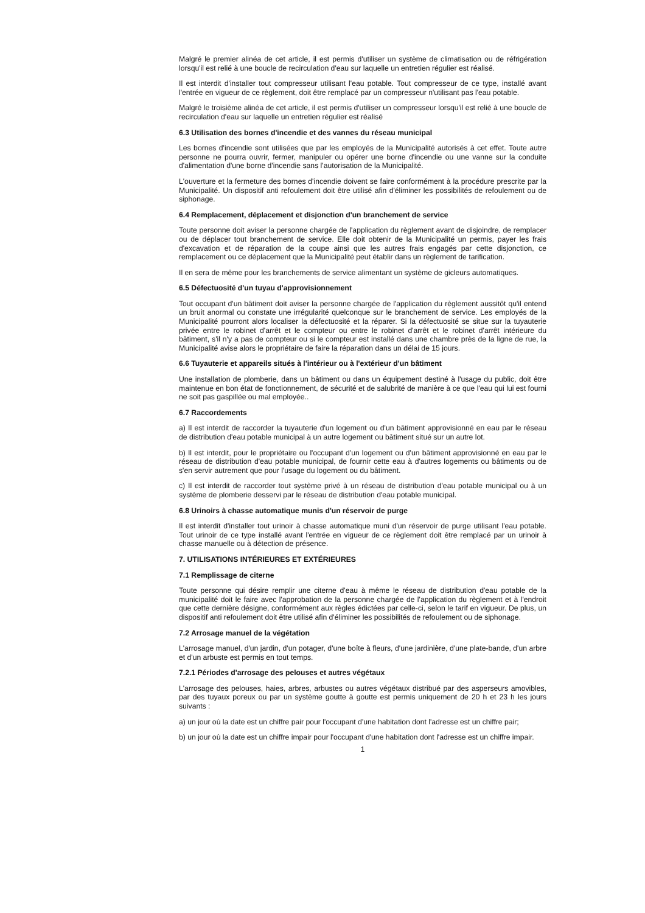Malgré le premier alinéa de cet article, il est permis d'utiliser un système de climatisation ou de réfrigération lorsqu'il est relié à une boucle de recirculation d'eau sur laquelle un entretien régulier est réalisé.
Il est interdit d'installer tout compresseur utilisant l'eau potable. Tout compresseur de ce type, installé avant l'entrée en vigueur de ce règlement, doit être remplacé par un compresseur n'utilisant pas l'eau potable.
Malgré le troisième alinéa de cet article, il est permis d'utiliser un compresseur lorsqu'il est relié à une boucle de recirculation d'eau sur laquelle un entretien régulier est réalisé
6.3 Utilisation des bornes d'incendie et des vannes du réseau municipal
Les bornes d'incendie sont utilisées que par les employés de la Municipalité autorisés à cet effet. Toute autre personne ne pourra ouvrir, fermer, manipuler ou opérer une borne d'incendie ou une vanne sur la conduite d'alimentation d'une borne d'incendie sans l'autorisation de la Municipalité.
L'ouverture et la fermeture des bornes d'incendie doivent se faire conformément à la procédure prescrite par la Municipalité. Un dispositif anti refoulement doit être utilisé afin d'éliminer les possibilités de refoulement ou de siphonage.
6.4 Remplacement, déplacement et disjonction d'un branchement de service
Toute personne doit aviser la personne chargée de l'application du règlement avant de disjoindre, de remplacer ou de déplacer tout branchement de service. Elle doit obtenir de la Municipalité un permis, payer les frais d'excavation et de réparation de la coupe ainsi que les autres frais engagés par cette disjonction, ce remplacement ou ce déplacement que la Municipalité peut établir dans un règlement de tarification.
Il en sera de même pour les branchements de service alimentant un système de gicleurs automatiques.
6.5 Défectuosité d'un tuyau d'approvisionnement
Tout occupant d'un bâtiment doit aviser la personne chargée de l'application du règlement aussitôt qu'il entend un bruit anormal ou constate une irrégularité quelconque sur le branchement de service. Les employés de la Municipalité pourront alors localiser la défectuosité et la réparer. Si la défectuosité se situe sur la tuyauterie privée entre le robinet d'arrêt et le compteur ou entre le robinet d'arrêt et le robinet d'arrêt intérieure du bâtiment, s'il n'y a pas de compteur ou si le compteur est installé dans une chambre près de la ligne de rue, la Municipalité avise alors le propriétaire de faire la réparation dans un délai de 15 jours.
6.6 Tuyauterie et appareils situés à l'intérieur ou à l'extérieur d'un bâtiment
Une installation de plomberie, dans un bâtiment ou dans un équipement destiné à l'usage du public, doit être maintenue en bon état de fonctionnement, de sécurité et de salubrité de manière à ce que l'eau qui lui est fourni ne soit pas gaspillée ou mal employée..
6.7 Raccordements
a) Il est interdit de raccorder la tuyauterie d'un logement ou d'un bâtiment approvisionné en eau par le réseau de distribution d'eau potable municipal à un autre logement ou bâtiment situé sur un autre lot.
b) Il est interdit, pour le propriétaire ou l'occupant d'un logement ou d'un bâtiment approvisionné en eau par le réseau de distribution d'eau potable municipal, de fournir cette eau à d'autres logements ou bâtiments ou de s'en servir autrement que pour l'usage du logement ou du bâtiment.
c) Il est interdit de raccorder tout système privé à un réseau de distribution d'eau potable municipal ou à un système de plomberie desservi par le réseau de distribution d'eau potable municipal.
6.8 Urinoirs à chasse automatique munis d'un réservoir de purge
Il est interdit d'installer tout urinoir à chasse automatique muni d'un réservoir de purge utilisant l'eau potable. Tout urinoir de ce type installé avant l'entrée en vigueur de ce règlement doit être remplacé par un urinoir à chasse manuelle ou à détection de présence.
7. UTILISATIONS INTÉRIEURES ET EXTÉRIEURES
7.1 Remplissage de citerne
Toute personne qui désire remplir une citerne d'eau à même le réseau de distribution d'eau potable de la municipalité doit le faire avec l'approbation de la personne chargée de l'application du règlement et à l'endroit que cette dernière désigne, conformément aux règles édictées par celle-ci, selon le tarif en vigueur. De plus, un dispositif anti refoulement doit être utilisé afin d'éliminer les possibilités de refoulement ou de siphonage.
7.2 Arrosage manuel de la végétation
L'arrosage manuel, d'un jardin, d'un potager, d'une boîte à fleurs, d'une jardinière, d'une plate-bande, d'un arbre et d'un arbuste est permis en tout temps.
7.2.1 Périodes d'arrosage des pelouses et autres végétaux
L'arrosage des pelouses, haies, arbres, arbustes ou autres végétaux distribué par des asperseurs amovibles, par des tuyaux poreux ou par un système goutte à goutte est permis uniquement de 20 h et 23 h les jours suivants :
a) un jour où la date est un chiffre pair pour l'occupant d'une habitation dont l'adresse est un chiffre pair;
b) un jour où la date est un chiffre impair pour l'occupant d'une habitation dont l'adresse est un chiffre impair.
1